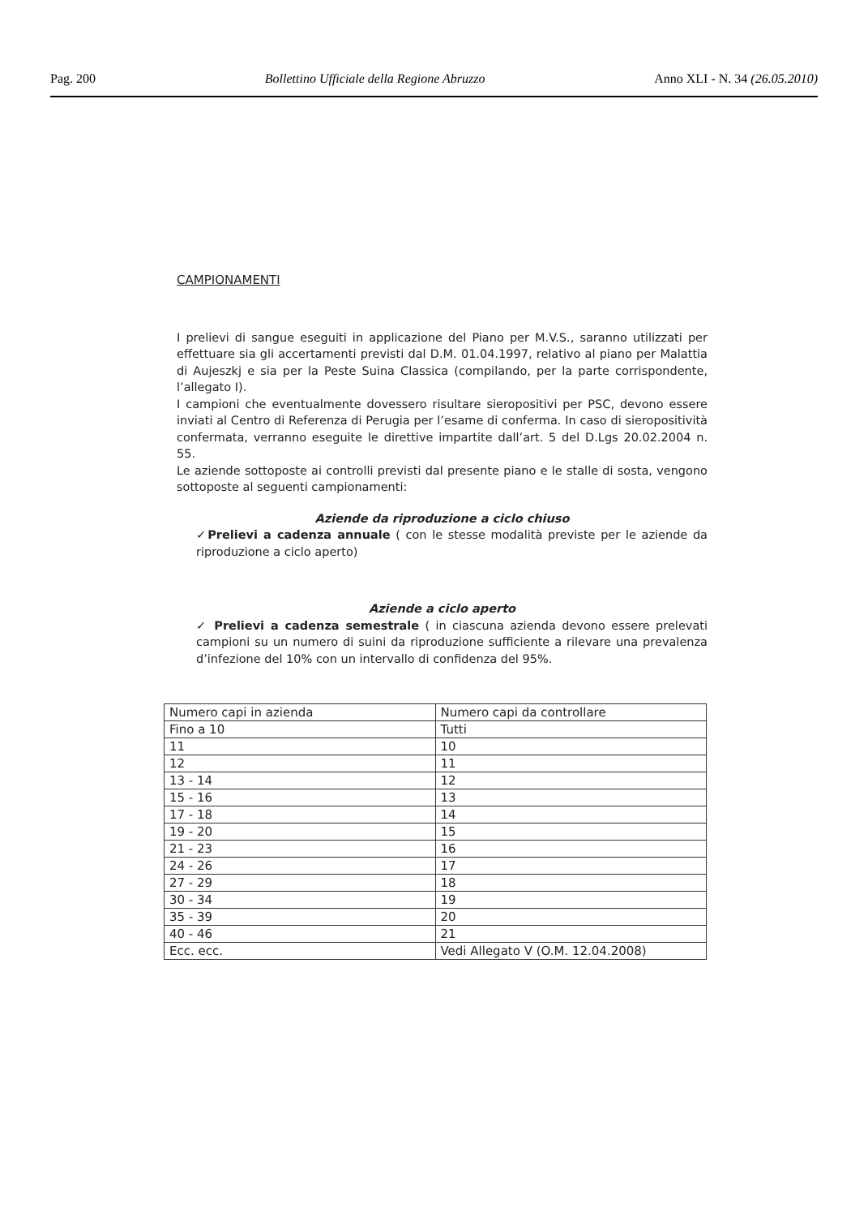Pag. 200 Bollettino Ufficiale della Regione Abruzzo Anno XLI - N. 34 (26.05.2010)
CAMPIONAMENTI
I prelievi di sangue eseguiti in applicazione del Piano per M.V.S., saranno utilizzati per effettuare sia gli accertamenti previsti dal D.M. 01.04.1997, relativo al piano per Malattia di Aujeszkj e sia per la Peste Suina Classica (compilando, per la parte corrispondente, l’allegato I).
I campioni che eventualmente dovessero risultare sieropositivi per PSC, devono essere inviati al Centro di Referenza di Perugia per l’esame di conferma. In caso di sieropositività confermata, verranno eseguite le direttive impartite dall’art. 5 del D.Lgs 20.02.2004 n. 55.
Le aziende sottoposte ai controlli previsti dal presente piano e le stalle di sosta, vengono sottoposte al seguenti campionamenti:
Aziende da riproduzione a ciclo chiuso
✓Prelievi a cadenza annuale ( con le stesse modalità previste per le aziende da riproduzione a ciclo aperto)
Aziende a ciclo aperto
✓ Prelievi a cadenza semestrale ( in ciascuna azienda devono essere prelevati campioni su un numero di suini da riproduzione sufficiente a rilevare una prevalenza d’infezione del 10% con un intervallo di confidenza del 95%.
| Numero capi in azienda | Numero capi da controllare |
| Fino a 10 | Tutti |
| 11 | 10 |
| 12 | 11 |
| 13 - 14 | 12 |
| 15 - 16 | 13 |
| 17 - 18 | 14 |
| 19 - 20 | 15 |
| 21 - 23 | 16 |
| 24 - 26 | 17 |
| 27 - 29 | 18 |
| 30 - 34 | 19 |
| 35 - 39 | 20 |
| 40 - 46 | 21 |
| Ecc. ecc. | Vedi Allegato V (O.M. 12.04.2008) |